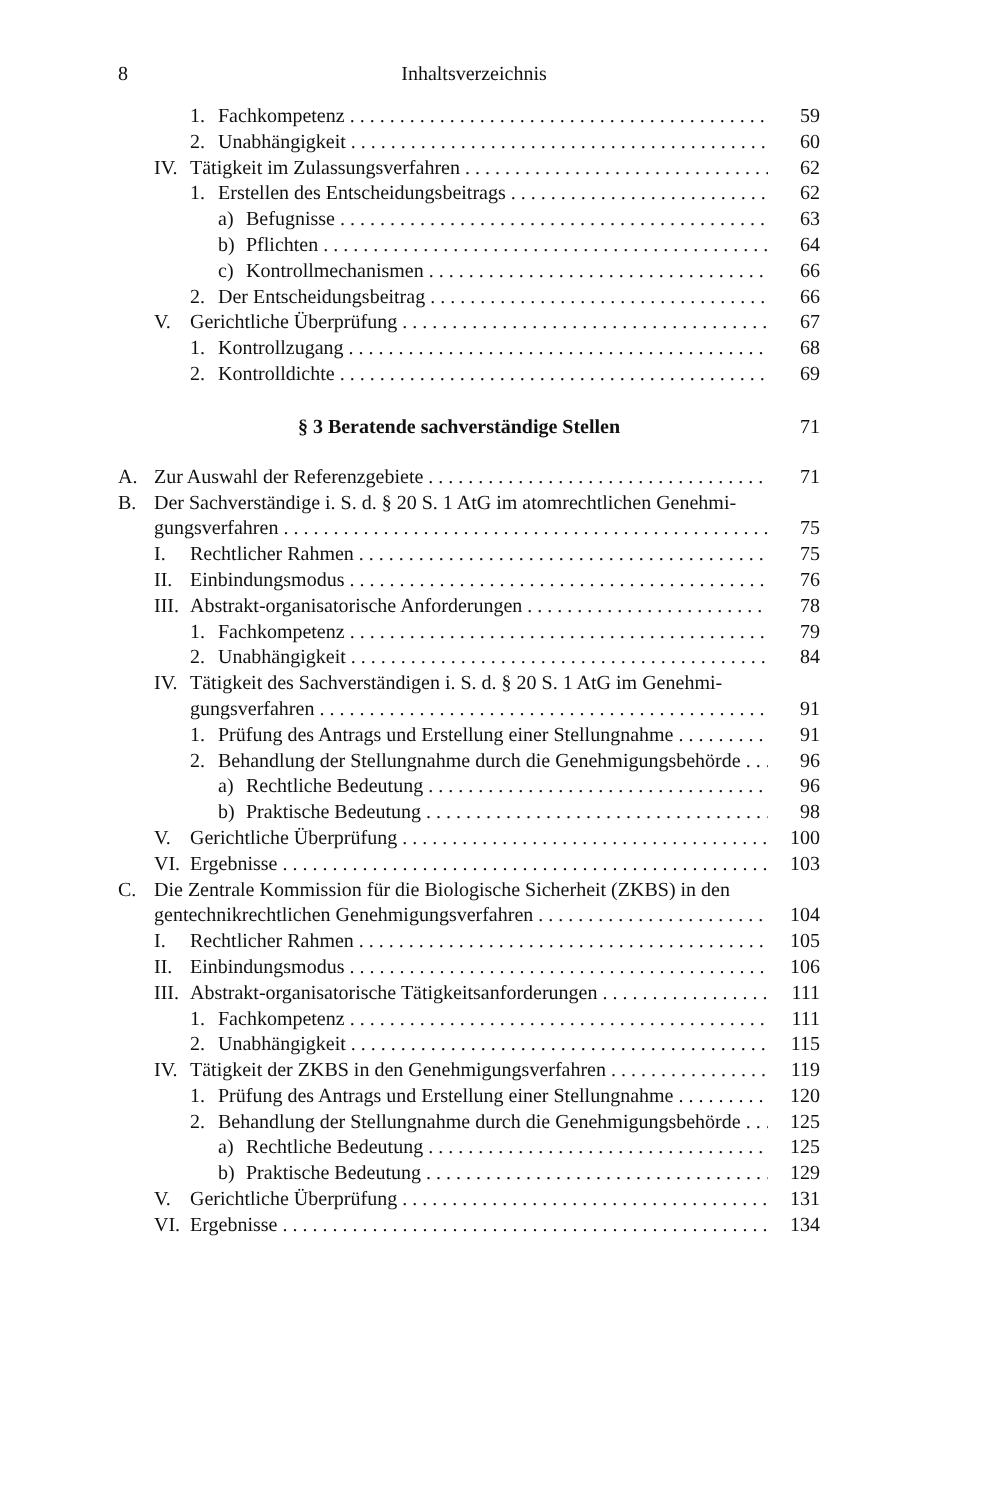8 Inhaltsverzeichnis
1. Fachkompetenz 59
2. Unabhängigkeit 60
IV. Tätigkeit im Zulassungsverfahren 62
1. Erstellen des Entscheidungsbeitrags 62
a) Befugnisse 63
b) Pflichten 64
c) Kontrollmechanismen 66
2. Der Entscheidungsbeitrag 66
V. Gerichtliche Überprüfung 67
1. Kontrollzugang 68
2. Kontrolldichte 69
§ 3 Beratende sachverständige Stellen 71
A. Zur Auswahl der Referenzgebiete 71
B. Der Sachverständige i. S. d. § 20 S. 1 AtG im atomrechtlichen Genehmi-
gungsverfahren 75
I. Rechtlicher Rahmen 75
II. Einbindungsmodus 76
III. Abstrakt-organisatorische Anforderungen 78
1. Fachkompetenz 79
2. Unabhängigkeit 84
IV. Tätigkeit des Sachverständigen i. S. d. § 20 S. 1 AtG im Genehmi-
gungsverfahren 91
1. Prüfung des Antrags und Erstellung einer Stellungnahme 91
2. Behandlung der Stellungnahme durch die Genehmigungsbehörde 96
a) Rechtliche Bedeutung 96
b) Praktische Bedeutung 98
V. Gerichtliche Überprüfung 100
VI. Ergebnisse 103
C. Die Zentrale Kommission für die Biologische Sicherheit (ZKBS) in den
gentechnikrechtlichen Genehmigungsverfahren 104
I. Rechtlicher Rahmen 105
II. Einbindungsmodus 106
III. Abstrakt-organisatorische Tätigkeitsanforderungen 111
1. Fachkompetenz 111
2. Unabhängigkeit 115
IV. Tätigkeit der ZKBS in den Genehmigungsverfahren 119
1. Prüfung des Antrags und Erstellung einer Stellungnahme 120
2. Behandlung der Stellungnahme durch die Genehmigungsbehörde 125
a) Rechtliche Bedeutung 125
b) Praktische Bedeutung 129
V. Gerichtliche Überprüfung 131
VI. Ergebnisse 134